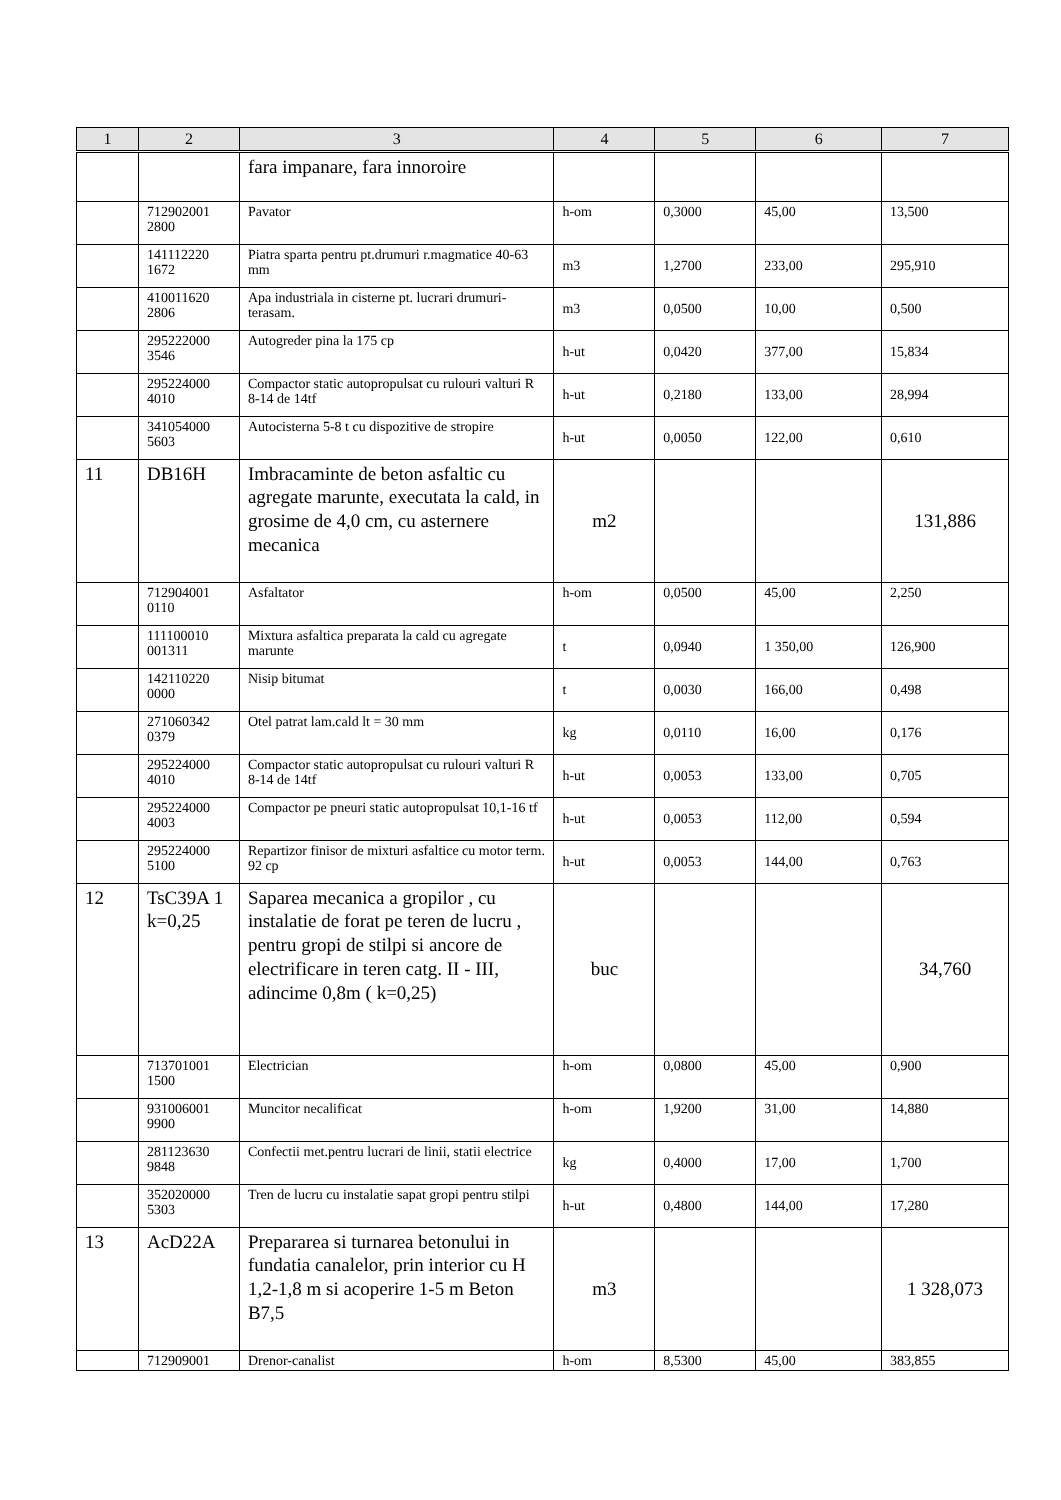| 1 | 2 | 3 | 4 | 5 | 6 | 7 |
| --- | --- | --- | --- | --- | --- | --- |
| | | fara impanare, fara innoroire | | | | |
| | 712902001 2800 | Pavator | h-om | 0,3000 | 45,00 | 13,500 |
| | 141112220 1672 | Piatra sparta pentru pt.drumuri r.magmatice 40-63 mm | m3 | 1,2700 | 233,00 | 295,910 |
| | 410011620 2806 | Apa industriala in cisterne pt. lucrari drumuri-terasam. | m3 | 0,0500 | 10,00 | 0,500 |
| | 295222000 3546 | Autogreder pina la 175 cp | h-ut | 0,0420 | 377,00 | 15,834 |
| | 295224000 4010 | Compactor static autopropulsat cu rulouri valturi R 8-14 de 14tf | h-ut | 0,2180 | 133,00 | 28,994 |
| | 341054000 5603 | Autocisterna 5-8 t cu dispozitive de stropire | h-ut | 0,0050 | 122,00 | 0,610 |
| 11 | DB16H | Imbracaminte de beton asfaltic cu agregate marunte, executata la cald, in grosime de 4,0 cm, cu asternere mecanica | m2 | | | 131,886 |
| | 712904001 0110 | Asfaltator | h-om | 0,0500 | 45,00 | 2,250 |
| | 111100010 001311 | Mixtura asfaltica preparata la cald cu agregate marunte | t | 0,0940 | 1 350,00 | 126,900 |
| | 142110220 0000 | Nisip bitumat | t | 0,0030 | 166,00 | 0,498 |
| | 271060342 0379 | Otel patrat lam.cald lt = 30 mm | kg | 0,0110 | 16,00 | 0,176 |
| | 295224000 4010 | Compactor static autopropulsat cu rulouri valturi R 8-14 de 14tf | h-ut | 0,0053 | 133,00 | 0,705 |
| | 295224000 4003 | Compactor pe pneuri static autopropulsat 10,1-16 tf | h-ut | 0,0053 | 112,00 | 0,594 |
| | 295224000 5100 | Repartizor finisor de mixturi asfaltice cu motor term. 92 cp | h-ut | 0,0053 | 144,00 | 0,763 |
| 12 | TsC39A 1 k=0,25 | Saparea mecanica a gropilor , cu instalatie de forat pe teren de lucru , pentru gropi de stilpi si ancore de electrificare in teren catg. II - III, adincime 0,8m ( k=0,25) | buc | | | 34,760 |
| | 713701001 1500 | Electrician | h-om | 0,0800 | 45,00 | 0,900 |
| | 931006001 9900 | Muncitor necalificat | h-om | 1,9200 | 31,00 | 14,880 |
| | 281123630 9848 | Confectii met.pentru lucrari de linii, statii electrice | kg | 0,4000 | 17,00 | 1,700 |
| | 352020000 5303 | Tren de lucru cu instalatie sapat gropi pentru stilpi | h-ut | 0,4800 | 144,00 | 17,280 |
| 13 | AcD22A | Prepararea si turnarea betonului in fundatia canalelor, prin interior cu H 1,2-1,8 m si acoperire 1-5 m Beton B7,5 | m3 | | | 1 328,073 |
| | 712909001 | Drenor-canalist | h-om | 8,5300 | 45,00 | 383,855 |